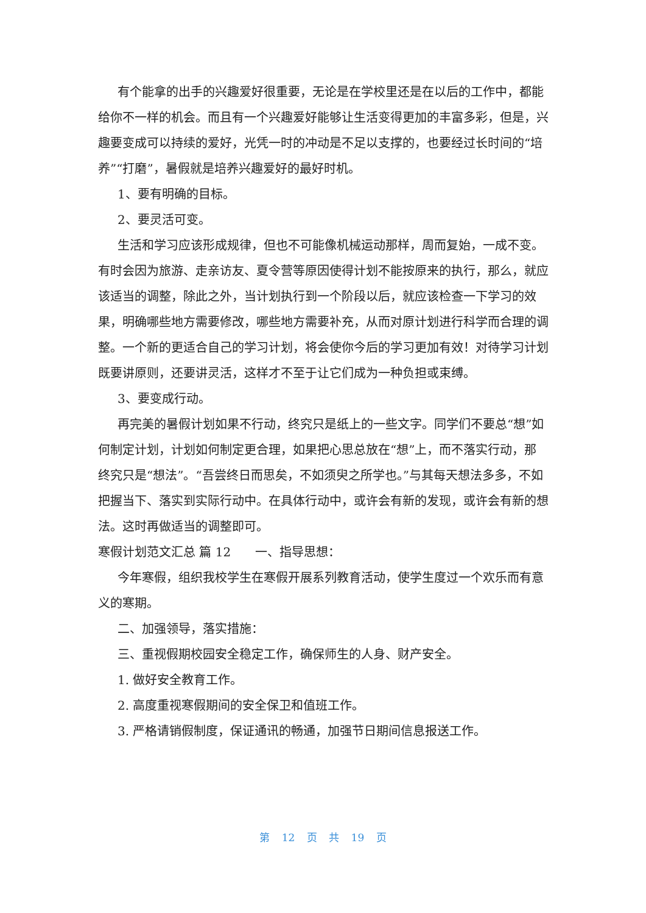有个能拿的出手的兴趣爱好很重要，无论是在学校里还是在以后的工作中，都能给你不一样的机会。而且有一个兴趣爱好能够让生活变得更加的丰富多彩，但是，兴趣要变成可以持续的爱好，光凭一时的冲动是不足以支撑的，也要经过长时间的“培养”“打磨”，暑假就是培养兴趣爱好的最好时机。
1、要有明确的目标。
2、要灵活可变。
生活和学习应该形成规律，但也不可能像机械运动那样，周而复始，一成不变。有时会因为旅游、走亲访友、夏令营等原因使得计划不能按原来的执行，那么，就应该适当的调整，除此之外，当计划执行到一个阶段以后，就应该检查一下学习的效果，明确哪些地方需要修改，哪些地方需要补充，从而对原计划进行科学而合理的调整。一个新的更适合自己的学习计划，将会使你今后的学习更加有效！对待学习计划既要讲原则，还要讲灵活，这样才不至于让它们成为一种负担或束缚。
3、要变成行动。
再完美的暑假计划如果不行动，终究只是纸上的一些文字。同学们不要总“想”如何制定计划，计划如何制定更合理，如果把心思总放在“想”上，而不落实行动，那终究只是“想法”。“吾尝终日而思矣，不如须臾之所学也。”与其每天想法多多，不如把握当下、落实到实际行动中。在具体行动中，或许会有新的发现，或许会有新的想法。这时再做适当的调整即可。
寒假计划范文汇总 篇 12　　一、指导思想：
今年寒假，组织我校学生在寒假开展系列教育活动，使学生度过一个欢乐而有意义的寒期。
二、加强领导，落实措施：
三、重视假期校园安全稳定工作，确保师生的人身、财产安全。
1. 做好安全教育工作。
2. 高度重视寒假期间的安全保卫和值班工作。
3. 严格请销假制度，保证通讯的畅通，加强节日期间信息报送工作。
第 12 页 共 19 页